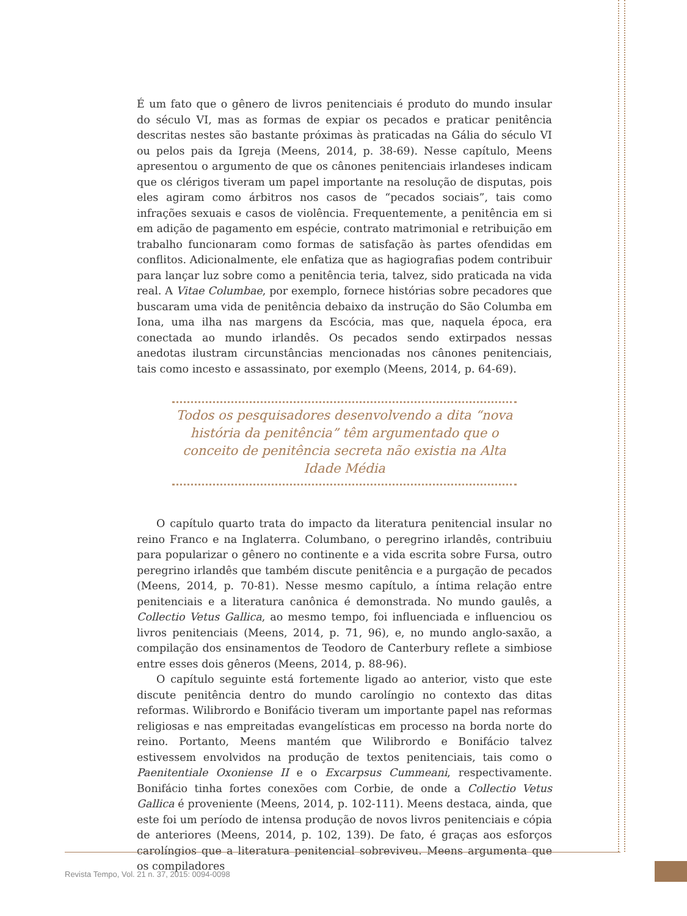É um fato que o gênero de livros penitenciais é produto do mundo insular do século VI, mas as formas de expiar os pecados e praticar penitência descritas nestes são bastante próximas às praticadas na Gália do século VI ou pelos pais da Igreja (Meens, 2014, p. 38-69). Nesse capítulo, Meens apresentou o argumento de que os cânones penitenciais irlandeses indicam que os clérigos tiveram um papel importante na resolução de disputas, pois eles agiram como árbitros nos casos de “pecados sociais”, tais como infrações sexuais e casos de violência. Frequentemente, a penitência em si em adição de pagamento em espécie, contrato matrimonial e retribuição em trabalho funcionaram como formas de satisfação às partes ofendidas em conflitos. Adicionalmente, ele enfatiza que as hagiografias podem contribuir para lançar luz sobre como a penitência teria, talvez, sido praticada na vida real. A Vitae Columbae, por exemplo, fornece histórias sobre pecadores que buscaram uma vida de penitência debaixo da instrução do São Columba em Iona, uma ilha nas margens da Escócia, mas que, naquela época, era conectada ao mundo irlandês. Os pecados sendo extirpados nessas anedotas ilustram circunstâncias mencionadas nos cânones penitenciais, tais como incesto e assassinato, por exemplo (Meens, 2014, p. 64-69).
Todos os pesquisadores desenvolvendo a dita “nova história da penitência” têm argumentado que o conceito de penitência secreta não existia na Alta Idade Média
O capítulo quarto trata do impacto da literatura penitencial insular no reino Franco e na Inglaterra. Columbano, o peregrino irlandês, contribuiu para popularizar o gênero no continente e a vida escrita sobre Fursa, outro peregrino irlandês que também discute penitência e a purgação de pecados (Meens, 2014, p. 70-81). Nesse mesmo capítulo, a íntima relação entre penitenciais e a literatura canônica é demonstrada. No mundo gaulês, a Collectio Vetus Gallica, ao mesmo tempo, foi influenciada e influenciou os livros penitenciais (Meens, 2014, p. 71, 96), e, no mundo anglo-saxão, a compilação dos ensinamentos de Teodoro de Canterbury reflete a simbiose entre esses dois gêneros (Meens, 2014, p. 88-96).
O capítulo seguinte está fortemente ligado ao anterior, visto que este discute penitência dentro do mundo carolíngio no contexto das ditas reformas. Wilibrordo e Bonifácio tiveram um importante papel nas reformas religiosas e nas empreitadas evangelísticas em processo na borda norte do reino. Portanto, Meens mantém que Wilibrordo e Bonifácio talvez estivessem envolvidos na produção de textos penitenciais, tais como o Paenitentiale Oxoniense II e o Excarpsus Cummeani, respectivamente. Bonifácio tinha fortes conexões com Corbie, de onde a Collectio Vetus Gallica é proveniente (Meens, 2014, p. 102-111). Meens destaca, ainda, que este foi um período de intensa produção de novos livros penitenciais e cópia de anteriores (Meens, 2014, p. 102, 139). De fato, é graças aos esforços carolíngios que a literatura penitencial sobreviveu. Meens argumenta que os compiladores
Revista Tempo, Vol. 21 n. 37, 2015: 0094-0098